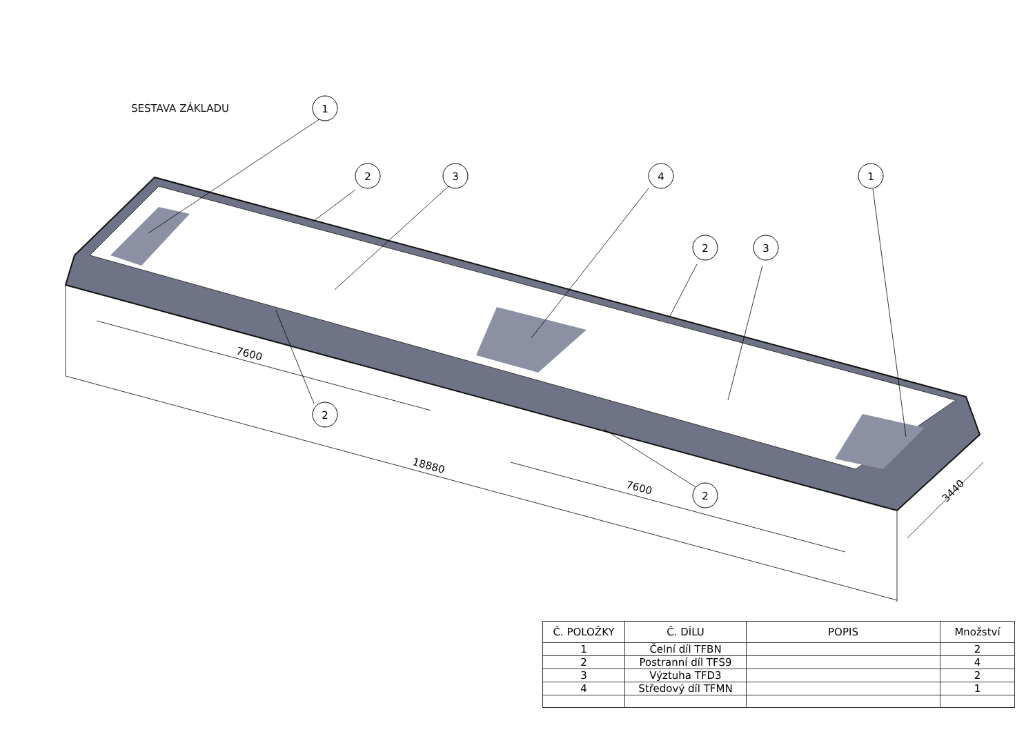SESTAVA ZÁKLADU
1
2
3
4
1
2
3
2
2
7600
18880
7600
3440
| Č. POLOŽKY | Č. DÍLU | POPIS | Množství |
| --- | --- | --- | --- |
| 1 | Čelní díl TFBN | | 2 |
| 2 | Postranní díl TFS9 | | 4 |
| 3 | Výztuha TFD3 | | 2 |
| 4 | Středový díl TFMN | | 1 |